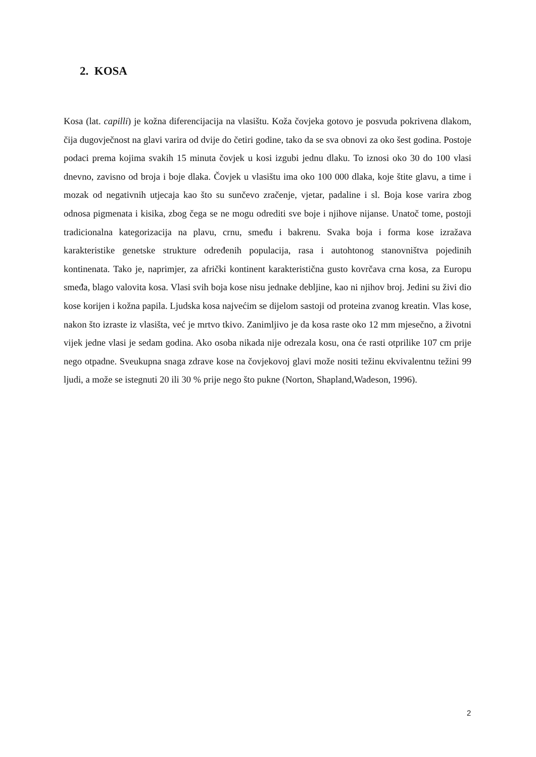2. KOSA
Kosa (lat. capilli) je kožna diferencijacija na vlasištu. Koža čovjeka gotovo je posvuda pokrivena dlakom, čija dugovječnost na glavi varira od dvije do četiri godine, tako da se sva obnovi za oko šest godina. Postoje podaci prema kojima svakih 15 minuta čovjek u kosi izgubi jednu dlaku. To iznosi oko 30 do 100 vlasi dnevno, zavisno od broja i boje dlaka. Čovjek u vlasištu ima oko 100 000 dlaka, koje štite glavu, a time i mozak od negativnih utjecaja kao što su sunčevo zračenje, vjetar, padaline i sl. Boja kose varira zbog odnosa pigmenata i kisika, zbog čega se ne mogu odrediti sve boje i njihove nijanse. Unatoč tome, postoji tradicionalna kategorizacija na plavu, crnu, smeđu i bakrenu. Svaka boja i forma kose izražava karakteristike genetske strukture određenih populacija, rasa i autohtonog stanovništva pojedinih kontinenata. Tako je, naprimjer, za afrički kontinent karakteristična gusto kovrčava crna kosa, za Europu smeđa, blago valovita kosa. Vlasi svih boja kose nisu jednake debljine, kao ni njihov broj. Jedini su živi dio kose korijen i kožna papila. Ljudska kosa najvećim se dijelom sastoji od proteina zvanog kreatin. Vlas kose, nakon što izraste iz vlasišta, već je mrtvo tkivo. Zanimljivo je da kosa raste oko 12 mm mjesečno, a životni vijek jedne vlasi je sedam godina. Ako osoba nikada nije odrezala kosu, ona će rasti otprilike 107 cm prije nego otpadne. Sveukupna snaga zdrave kose na čovjekovoj glavi može nositi težinu ekvivalentnu težini 99 ljudi, a može se istegnuti 20 ili 30 % prije nego što pukne (Norton, Shapland,Wadeson, 1996).
2